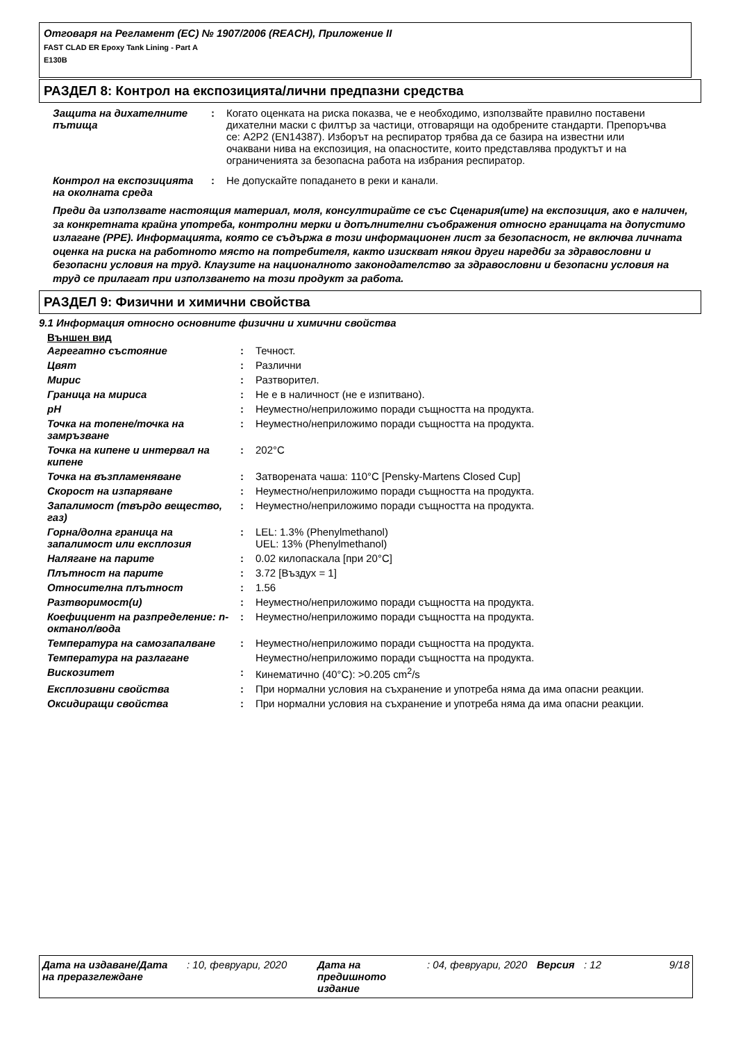Отговаря на Регламент (ЕС) № 1907/2006 (REACH), Приложение II
FAST CLAD ER Epoxy Tank Lining - Part A
E130B
РАЗДЕЛ 8: Контрол на експозицията/лични предпазни средства
| Защита на дихателните пътища | : | Когато оценката на риска показва, че е необходимо, използвайте правилно поставени дихателни маски с филтър за частици, отговарящи на одобрените стандарти. Препоръчва се: A2P2 (EN14387). Изборът на респиратор трябва да се базира на известни или очаквани нива на експозиция, на опасностите, които представлява продуктът и на ограниченията за безопасна работа на избрания респиратор. |
| Контрол на експозицията на околната среда | : | Не допускайте попадането в реки и канали. |
Преди да използвате настоящия материал, моля, консултирайте се със Сценария(ите) на експозиция, ако е наличен, за конкретната крайна употреба, контролни мерки и допълнителни съображения относно границата на допустимо излагане (PPE). Информацията, която се съдържа в този информационен лист за безопасност, не включва личната оценка на риска на работното място на потребителя, както изискват някои други наредби за здравословни и безопасни условия на труд. Клаузите на националното законодателство за здравословни и безопасни условия на труд се прилагат при използването на този продукт за работа.
РАЗДЕЛ 9: Физични и химични свойства
9.1 Информация относно основните физични и химични свойства
Външен вид
| Агрегатно състояние | : | Течност. |
| Цвят | : | Различни |
| Мирис | : | Разтворител. |
| Граница на мириса | : | Не е в наличност (не е изпитвано). |
| pH | : | Неуместно/неприложимо поради същността на продукта. |
| Точка на топене/точка на замръзване | : | Неуместно/неприложимо поради същността на продукта. |
| Точка на кипене и интервал на кипене | : | 202°C |
| Точка на възпламеняване | : | Затворената чаша: 110°C [Pensky-Martens Closed Cup] |
| Скорост на изпаряване | : | Неуместно/неприложимо поради същността на продукта. |
| Запалимост (твърдо вещество, газ) | : | Неуместно/неприложимо поради същността на продукта. |
| Горна/долна граница на запалимост или експлозия | : | LEL: 1.3% (Phenylmethanol) UEL: 13% (Phenylmethanol) |
| Налягане на парите | : | 0.02 килопаскала [при 20°C] |
| Плътност на парите | : | 3.72 [Въздух = 1] |
| Относителна плътност | : | 1.56 |
| Разтворимост(и) | : | Неуместно/неприложимо поради същността на продукта. |
| Коефициент на разпределение: n-октанол/вода | : | Неуместно/неприложимо поради същността на продукта. |
| Температура на самозапалване | : | Неуместно/неприложимо поради същността на продукта. |
| Температура на разлагане | | Неуместно/неприложимо поради същността на продукта. |
| Вискозитет | : | Кинематично (40°C): >0.205 cm<sup>2</sup>/s |
| Експлозивни свойства | : | При нормални условия на съхранение и употреба няма да има опасни реакции. |
| Оксидиращи свойства | : | При нормални условия на съхранение и употреба няма да има опасни реакции. |
| Дата на издаване/Дата на преразглеждане | : 10, февруари, 2020 | Дата на предишното издание | : 04, февруари, 2020 | Версия | : 12 | 9/18 |